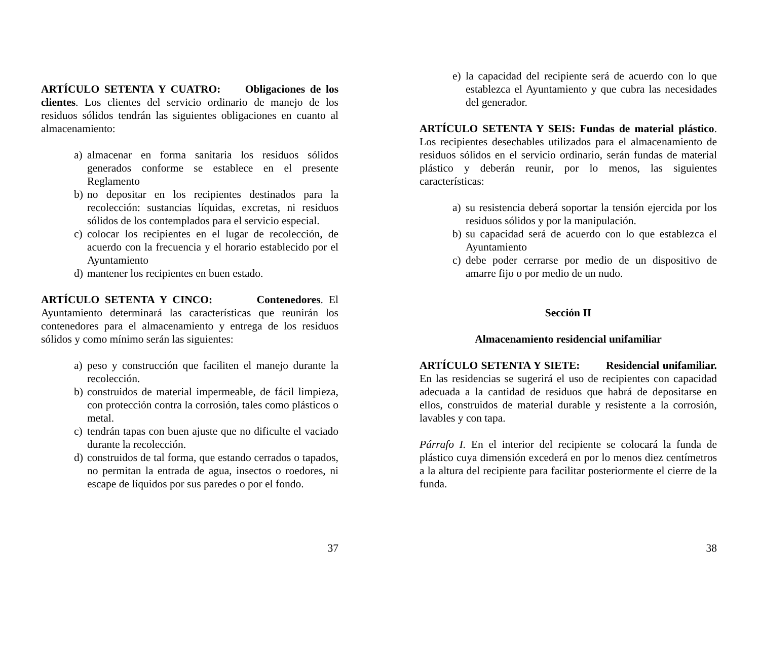ARTÍCULO SETENTA Y CUATRO: Obligaciones de los clientes. Los clientes del servicio ordinario de manejo de los residuos sólidos tendrán las siguientes obligaciones en cuanto al almacenamiento:
a) almacenar en forma sanitaria los residuos sólidos generados conforme se establece en el presente Reglamento
b) no depositar en los recipientes destinados para la recolección: sustancias líquidas, excretas, ni residuos sólidos de los contemplados para el servicio especial.
c) colocar los recipientes en el lugar de recolección, de acuerdo con la frecuencia y el horario establecido por el Ayuntamiento
d) mantener los recipientes en buen estado.
ARTÍCULO SETENTA Y CINCO: Contenedores. El Ayuntamiento determinará las características que reunirán los contenedores para el almacenamiento y entrega de los residuos sólidos y como mínimo serán las siguientes:
a) peso y construcción que faciliten el manejo durante la recolección.
b) construidos de material impermeable, de fácil limpieza, con protección contra la corrosión, tales como plásticos o metal.
c) tendrán tapas con buen ajuste que no dificulte el vaciado durante la recolección.
d) construidos de tal forma, que estando cerrados o tapados, no permitan la entrada de agua, insectos o roedores, ni escape de líquidos por sus paredes o por el fondo.
37
e) la capacidad del recipiente será de acuerdo con lo que establezca el Ayuntamiento y que cubra las necesidades del generador.
ARTÍCULO SETENTA Y SEIS: Fundas de material plástico. Los recipientes desechables utilizados para el almacenamiento de residuos sólidos en el servicio ordinario, serán fundas de material plástico y deberán reunir, por lo menos, las siguientes características:
a) su resistencia deberá soportar la tensión ejercida por los residuos sólidos y por la manipulación.
b) su capacidad será de acuerdo con lo que establezca el Ayuntamiento
c) debe poder cerrarse por medio de un dispositivo de amarre fijo o por medio de un nudo.
Sección II
Almacenamiento residencial unifamiliar
ARTÍCULO SETENTA Y SIETE: Residencial unifamiliar. En las residencias se sugerirá el uso de recipientes con capacidad adecuada a la cantidad de residuos que habrá de depositarse en ellos, construidos de material durable y resistente a la corrosión, lavables y con tapa.
Párrafo I. En el interior del recipiente se colocará la funda de plástico cuya dimensión excederá en por lo menos diez centímetros a la altura del recipiente para facilitar posteriormente el cierre de la funda.
38